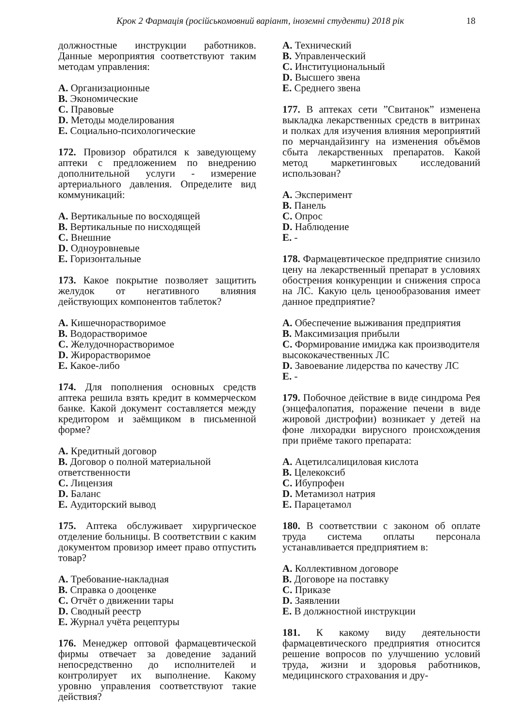Крок 2 Фармація (російськомовний варіант, іноземні студенти) 2018 рік 18
должностные инструкции работников. Данные мероприятия соответствуют таким методам управления:
A. Организационные
B. Экономические
C. Правовые
D. Методы моделирования
E. Социально-психологические
172. Провизор обратился к заведующему аптеки с предложением по внедрению дополнительной услуги - измерение артериального давления. Определите вид коммуникаций:
A. Вертикальные по восходящей
B. Вертикальные по нисходящей
C. Внешние
D. Одноуровневые
E. Горизонтальные
173. Какое покрытие позволяет защитить желудок от негативного влияния действующих компонентов таблеток?
A. Кишечнорастворимое
B. Водорастворимое
C. Желудочнорастворимое
D. Жирорастворимое
E. Какое-либо
174. Для пополнения основных средств аптека решила взять кредит в коммерческом банке. Какой документ составляется между кредитором и заёмщиком в письменной форме?
A. Кредитный договор
B. Договор о полной материальной ответственности
C. Лицензия
D. Баланс
E. Аудиторский вывод
175. Аптека обслуживает хирургическое отделение больницы. В соответствии с каким документом провизор имеет право отпустить товар?
A. Требование-накладная
B. Справка о дооценке
C. Отчёт о движении тары
D. Сводный реестр
E. Журнал учёта рецептуры
176. Менеджер оптовой фармацевтической фирмы отвечает за доведение заданий непосредственно до исполнителей и контролирует их выполнение. Какому уровню управления соответствуют такие действия?
A. Технический
B. Управленческий
C. Институциональный
D. Высшего звена
E. Среднего звена
177. В аптеках сети ”Свитанок” изменена выкладка лекарственных средств в витринах и полках для изучения влияния мероприятий по мерчандайзингу на изменения объёмов сбыта лекарственных препаратов. Какой метод маркетинговых исследований использован?
A. Эксперимент
B. Панель
C. Опрос
D. Наблюдение
E. -
178. Фармацевтическое предприятие снизило цену на лекарственный препарат в условиях обострения конкуренции и снижения спроса на ЛС. Какую цель ценообразования имеет данное предприятие?
A. Обеспечение выживания предприятия
B. Максимизация прибыли
C. Формирование имиджа как производителя высококачественных ЛС
D. Завоевание лидерства по качеству ЛС
E. -
179. Побочное действие в виде синдрома Рея (энцефалопатия, поражение печени в виде жировой дистрофии) возникает у детей на фоне лихорадки вирусного происхождения при приёме такого препарата:
A. Ацетилсалициловая кислота
B. Целекоксиб
C. Ибупрофен
D. Метамизол натрия
E. Парацетамол
180. В соответствии с законом об оплате труда система оплаты персонала устанавливается предприятием в:
A. Коллективном договоре
B. Договоре на поставку
C. Приказе
D. Заявлении
E. В должностной инструкции
181. К какому виду деятельности фармацевтического предприятия относится решение вопросов по улучшению условий труда, жизни и здоровья работников, медицинского страхования и дру-